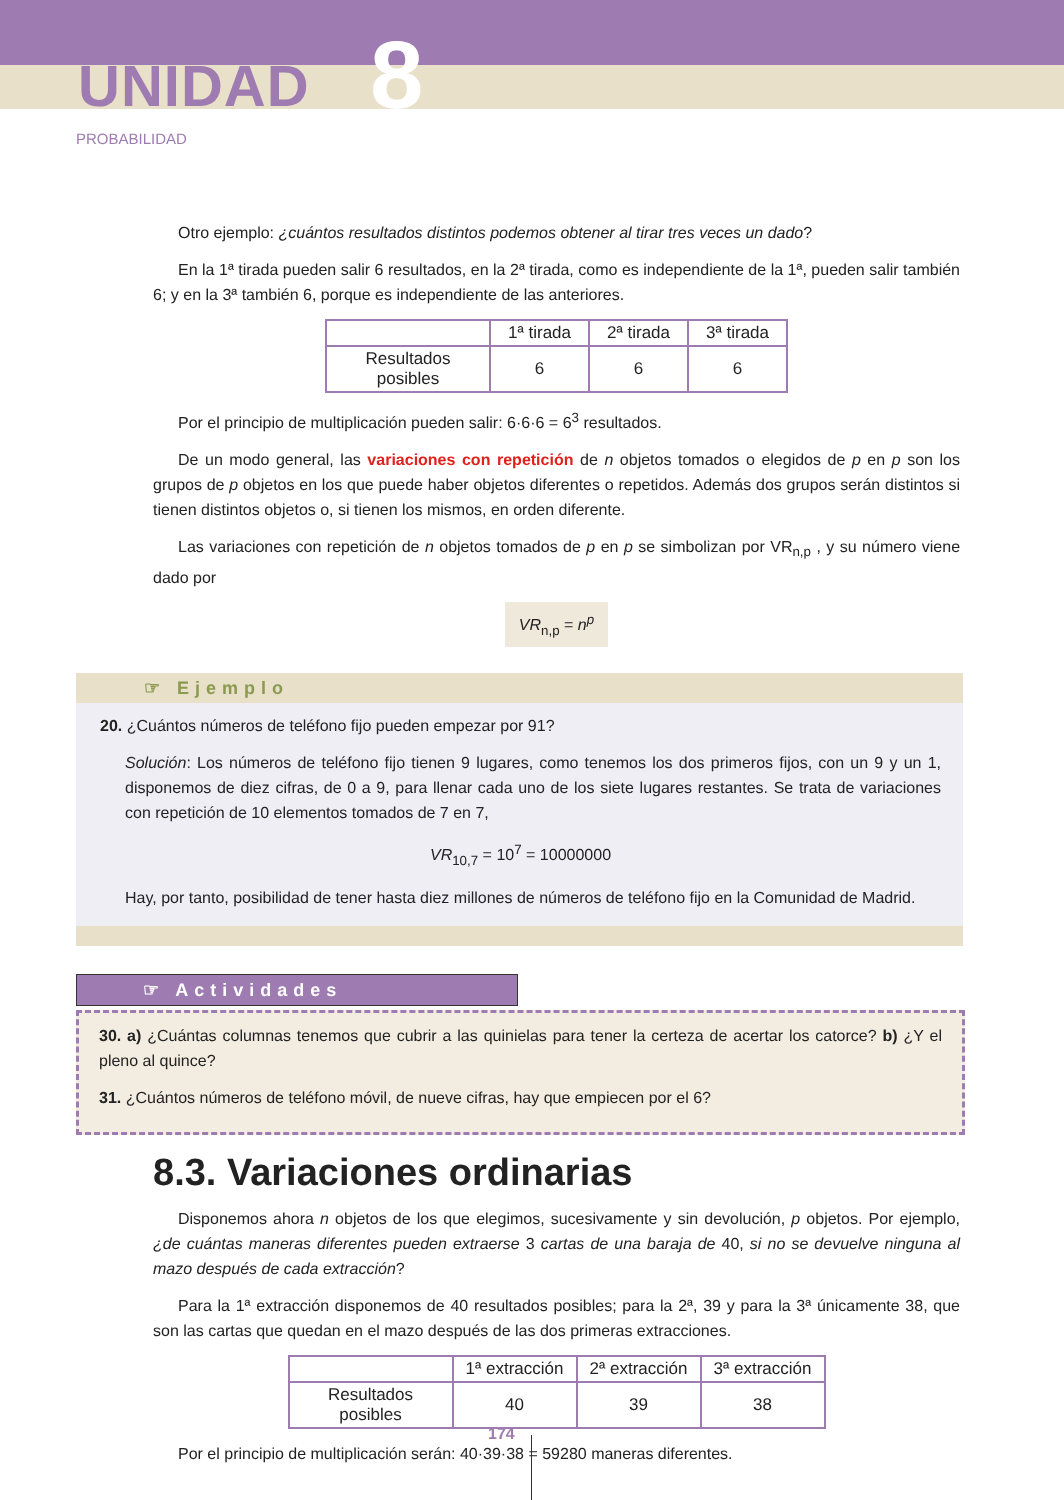UNIDAD 8
PROBABILIDAD
Otro ejemplo: ¿cuántos resultados distintos podemos obtener al tirar tres veces un dado?
En la 1ª tirada pueden salir 6 resultados, en la 2ª tirada, como es independiente de la 1ª, pueden salir también 6; y en la 3ª también 6, porque es independiente de las anteriores.
| | 1ª tirada | 2ª tirada | 3ª tirada |
| Resultados posibles | 6 | 6 | 6 |
Por el principio de multiplicación pueden salir: 6·6·6 = 6<sup>3</sup> resultados.
De un modo general, las variaciones con repetición de n objetos tomados o elegidos de p en p son los grupos de p objetos en los que puede haber objetos diferentes o repetidos. Además dos grupos serán distintos si tienen distintos objetos o, si tienen los mismos, en orden diferente.
Las variaciones con repetición de n objetos tomados de p en p se simbolizan por VR<sub>n,p</sub> , y su número viene dado por
VR<sub>n,p</sub> = n<sup>p</sup>
☞ Ejemplo
20. ¿Cuántos números de teléfono fijo pueden empezar por 91?
Solución: Los números de teléfono fijo tienen 9 lugares, como tenemos los dos primeros fijos, con un 9 y un 1, disponemos de diez cifras, de 0 a 9, para llenar cada uno de los siete lugares restantes. Se trata de variaciones con repetición de 10 elementos tomados de 7 en 7,
VR<sub>10,7</sub> = 10<sup>7</sup> = 10000000
Hay, por tanto, posibilidad de tener hasta diez millones de números de teléfono fijo en la Comunidad de Madrid.
☞ Actividades
30. a) ¿Cuántas columnas tenemos que cubrir a las quinielas para tener la certeza de acertar los catorce? b) ¿Y el pleno al quince?
31. ¿Cuántos números de teléfono móvil, de nueve cifras, hay que empiecen por el 6?
8.3. Variaciones ordinarias
Disponemos ahora n objetos de los que elegimos, sucesivamente y sin devolución, p objetos. Por ejemplo, ¿de cuántas maneras diferentes pueden extraerse 3 cartas de una baraja de 40, si no se devuelve ninguna al mazo después de cada extracción?
Para la 1ª extracción disponemos de 40 resultados posibles; para la 2ª, 39 y para la 3ª únicamente 38, que son las cartas que quedan en el mazo después de las dos primeras extracciones.
| | 1ª extracción | 2ª extracción | 3ª extracción |
| Resultados posibles | 40 | 39 | 38 |
Por el principio de multiplicación serán: 40·39·38 = 59280 maneras diferentes.
174